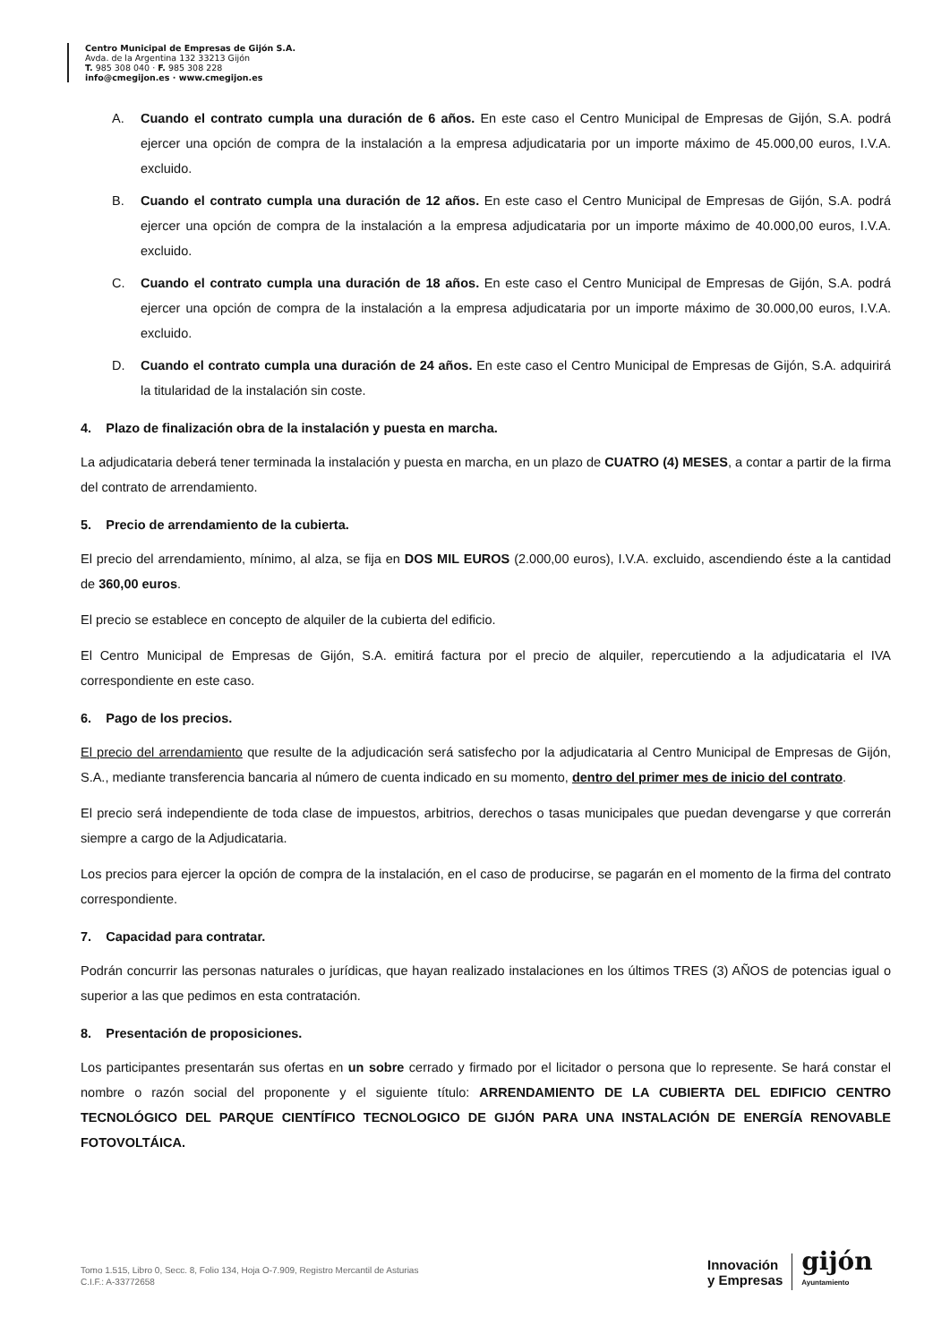Centro Municipal de Empresas de Gijón S.A.
Avda. de la Argentina 132 33213 Gijón
T. 985 308 040 · F. 985 308 228
info@cmegijon.es · www.cmegijon.es
A. Cuando el contrato cumpla una duración de 6 años. En este caso el Centro Municipal de Empresas de Gijón, S.A. podrá ejercer una opción de compra de la instalación a la empresa adjudicataria por un importe máximo de 45.000,00 euros, I.V.A. excluido.
B. Cuando el contrato cumpla una duración de 12 años. En este caso el Centro Municipal de Empresas de Gijón, S.A. podrá ejercer una opción de compra de la instalación a la empresa adjudicataria por un importe máximo de 40.000,00 euros, I.V.A. excluido.
C. Cuando el contrato cumpla una duración de 18 años. En este caso el Centro Municipal de Empresas de Gijón, S.A. podrá ejercer una opción de compra de la instalación a la empresa adjudicataria por un importe máximo de 30.000,00 euros, I.V.A. excluido.
D. Cuando el contrato cumpla una duración de 24 años. En este caso el Centro Municipal de Empresas de Gijón, S.A. adquirirá la titularidad de la instalación sin coste.
4. Plazo de finalización obra de la instalación y puesta en marcha.
La adjudicataria deberá tener terminada la instalación y puesta en marcha, en un plazo de CUATRO (4) MESES, a contar a partir de la firma del contrato de arrendamiento.
5. Precio de arrendamiento de la cubierta.
El precio del arrendamiento, mínimo, al alza, se fija en DOS MIL EUROS (2.000,00 euros), I.V.A. excluido, ascendiendo éste a la cantidad de 360,00 euros.
El precio se establece en concepto de alquiler de la cubierta del edificio.
El Centro Municipal de Empresas de Gijón, S.A. emitirá factura por el precio de alquiler, repercutiendo a la adjudicataria el IVA correspondiente en este caso.
6. Pago de los precios.
El precio del arrendamiento que resulte de la adjudicación será satisfecho por la adjudicataria al Centro Municipal de Empresas de Gijón, S.A., mediante transferencia bancaria al número de cuenta indicado en su momento, dentro del primer mes de inicio del contrato.
El precio será independiente de toda clase de impuestos, arbitrios, derechos o tasas municipales que puedan devengarse y que correrán siempre a cargo de la Adjudicataria.
Los precios para ejercer la opción de compra de la instalación, en el caso de producirse, se pagarán en el momento de la firma del contrato correspondiente.
7. Capacidad para contratar.
Podrán concurrir las personas naturales o jurídicas, que hayan realizado instalaciones en los últimos TRES (3) AÑOS de potencias igual o superior a las que pedimos en esta contratación.
8. Presentación de proposiciones.
Los participantes presentarán sus ofertas en un sobre cerrado y firmado por el licitador o persona que lo represente. Se hará constar el nombre o razón social del proponente y el siguiente título: ARRENDAMIENTO DE LA CUBIERTA DEL EDIFICIO CENTRO TECNOLÓGICO DEL PARQUE CIENTÍFICO TECNOLOGICO DE GIJÓN PARA UNA INSTALACIÓN DE ENERGÍA RENOVABLE FOTOVOLTÁICA.
Tomo 1.515, Libro 0, Secc. 8, Folio 134, Hoja O-7.909, Registro Mercantil de Asturias
C.I.F.: A-33772658
Innovación
y Empresas gijón
Ayuntamiento